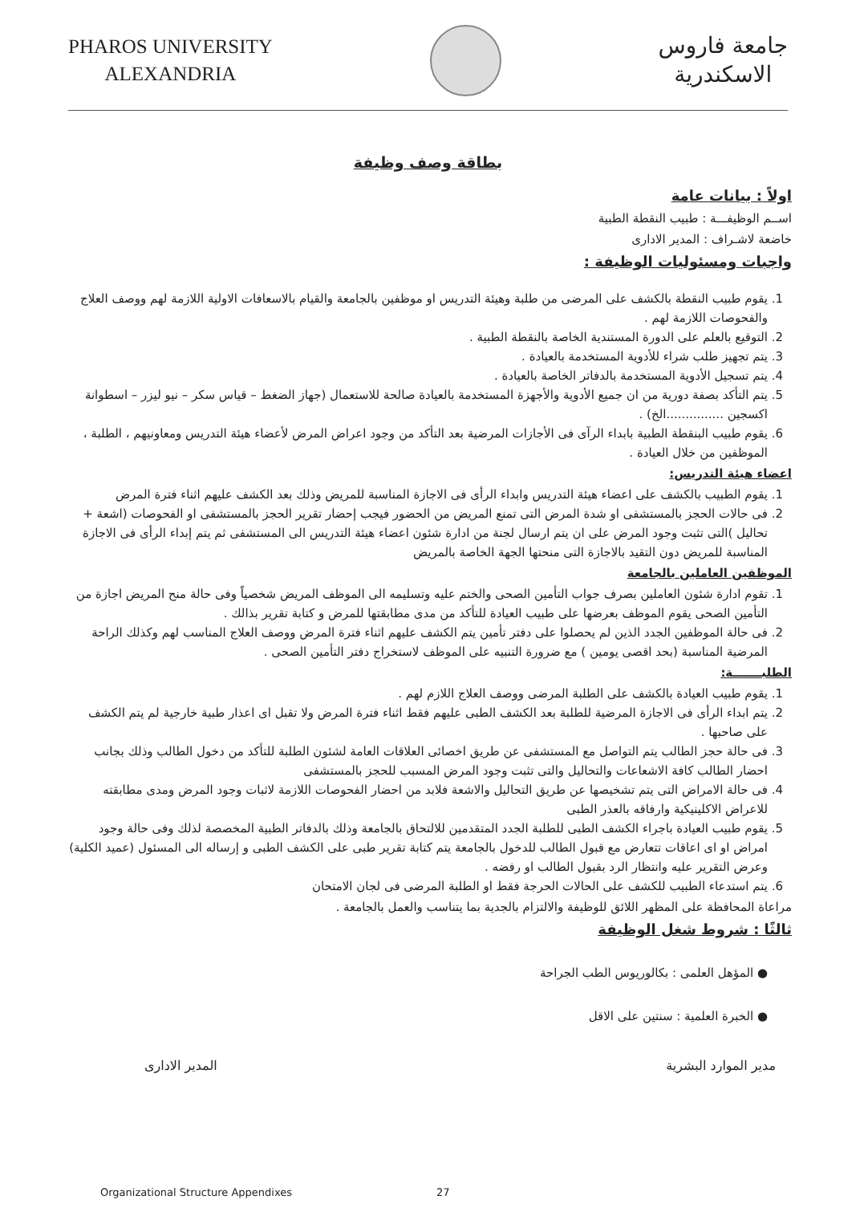PHAROS UNIVERSITY
ALEXANDRIA
جامعة فاروس
الاسكندرية
بطاقة وصف وظيفة
اولاً : بيانات عامة
اســم الوظيفـــة : طبيب النقطة الطبية
خاضعة لاشـراف : المدير الادارى
واجبات ومسئوليات الوظيفة :
1. يقوم طبيب النقطة بالكشف على المرضى من طلبة وهيئة التدريس او موظفين بالجامعة والقيام بالاسعافات الاولية اللازمة لهم ووصف العلاج والفحوصات اللازمة لهم .
2. التوقيع بالعلم على الدورة المستندية الخاصة بالنقطة الطبية .
3. يتم تجهيز طلب شراء للأدوية المستخدمة بالعيادة .
4. يتم تسجيل الأدوية المستخدمة بالدفاتر الخاصة بالعيادة .
5. يتم التأكد بصفة دورية من ان جميع الأدوية والأجهزة المستخدمة بالعيادة صالحة للاستعمال (جهاز الضغط – قياس سكر – نيو ليزر – اسطوانة اكسجين ...............الخ) .
6. يقوم طبيب البنقطة الطبية بابداء الرآى فى الأجازات المرضية بعد التأكد من وجود اعراض المرض لأعضاء هيئة التدريس ومعاونيهم ، الطلبة ، الموظفين من خلال العيادة .
اعضاء هيئة التدريس:
1. يقوم الطبيب بالكشف على اعضاء هيئة التدريس وابداء الرأى فى الاجازة المناسبة للمريض وذلك بعد الكشف عليهم اثناء فترة المرض
2. فى حالات الحجز بالمستشفى او شدة المرض التى تمنع المريض من الحضور فيجب إحضار تقرير الحجز بالمستشفى او الفحوصات (اشعة + تحاليل )التى تثبت وجود المرض على ان يتم ارسال لجنة من ادارة شئون اعضاء هيئة التدريس الى المستشفى ثم يتم إبداء الرأى فى الاجازة المناسبة للمريض دون التقيد بالاجازة التى منحتها الجهة الخاصة بالمريض
الموظفين العاملين بالجامعة
1. تقوم ادارة شئون العاملين بصرف جواب التأمين الصحى والختم عليه وتسليمه الى الموظف المريض شخصياً وفى حالة منح المريض اجازة من التأمين الصحى يقوم الموظف بعرضها على طبيب العيادة للتأكد من مدى مطابقتها للمرض و كتابة تقرير بذالك .
2. فى حالة الموظفين الجدد الذين لم يحصلوا على دفتر تأمين يتم الكشف عليهم اثناء فترة المرض ووصف العلاج المناسب لهم وكذلك الراحة المرضية المناسبة (بحد اقصى يومين ) مع ضرورة التنبيه على الموظف لاستخراج دفتر التأمين الصحى .
الطلبـــــــة:
1. يقوم طبيب العيادة بالكشف على الطلبة المرضى ووصف العلاج اللازم لهم .
2. يتم ابداء الرأى فى الاجازة المرضية للطلبة بعد الكشف الطبى عليهم فقط اثناء فترة المرض ولا تقبل اى اعذار طبية خارجية لم يتم الكشف على صاحبها .
3. فى حالة حجز الطالب يتم التواصل مع المستشفى عن طريق اخصائى العلاقات العامة لشئون الطلبة للتأكد من دخول الطالب وذلك بجانب احضار الطالب كافة الاشعاعات والتحاليل والتى تثبت وجود المرض المسبب للحجز بالمستشفى
4. فى حالة الامراض التى يتم تشخيصها عن طريق التحاليل والاشعة فلابد من احضار الفحوصات اللازمة لاثبات وجود المرض ومدى مطابقته للاعراض الاكلينيكية وارفاقه بالعذر الطبى
5. يقوم طبيب العيادة باجراء الكشف الطبى للطلبة الجدد المتقدمين للالتحاق بالجامعة وذلك بالدفاتر الطبية المخصصة لذلك وفى حالة وجود امراض او اى اعاقات تتعارض مع قبول الطالب للدخول بالجامعة يتم كتابة تقرير طبى على الكشف الطبى و إرساله الى المسئول (عميد الكلية) وعرض التقرير عليه وانتظار الرد بقبول الطالب او رفضه .
6. يتم استدعاء الطبيب للكشف على الحالات الحرجة فقط او الطلبة المرضى فى لجان الامتحان
مراعاة المحافظة على المظهر اللائق للوظيفة والالتزام بالجدية بما يتناسب والعمل بالجامعة .
ثالثًا : شروط شغل الوظيفة
● المؤهل العلمى : بكالوريوس الطب الجراحة
● الخبرة العلمية : سنتين على الاقل
مدير الموارد البشرية المدير الادارى
Organizational Structure Appendixes 27